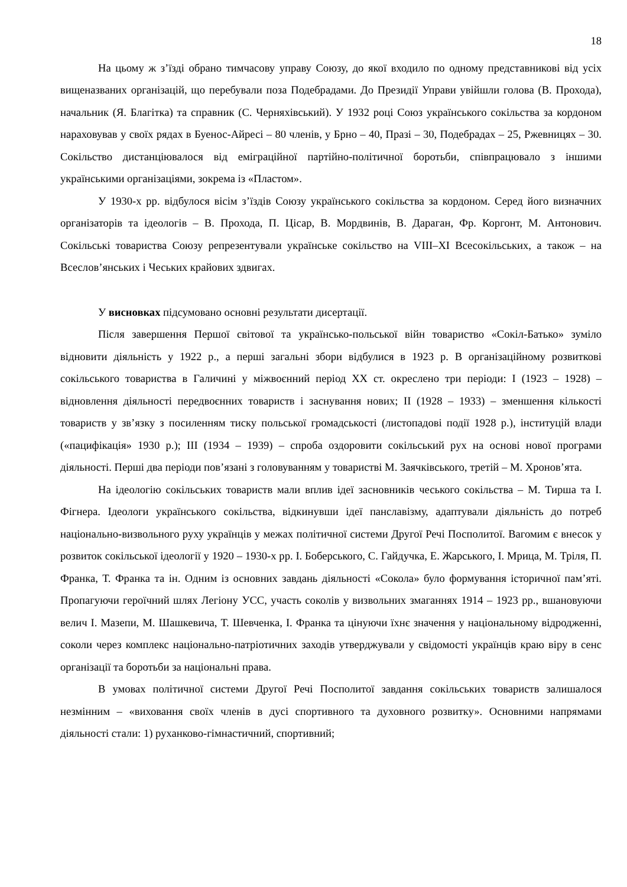18
На цьому ж з’їзді обрано тимчасову управу Союзу, до якої входило по одному представникові від усіх вищеназваних організацій, що перебували поза Подебрадами. До Президії Управи увійшли голова (В. Прохода), начальник (Я. Благітка) та справник (С. Черняхівський). У 1932 році Союз українського сокільства за кордоном нараховував у своїх рядах в Буенос-Айресі – 80 членів, у Брно – 40, Празі – 30, Подебрадах – 25, Ржевницях – 30. Сокільство дистанціювалося від еміграційної партійно-політичної боротьби, співпрацювало з іншими українськими організаціями, зокрема із «Пластом».
У 1930-х рр. відбулося вісім з’їздів Союзу українського сокільства за кордоном. Серед його визначних організаторів та ідеологів – В. Прохода, П. Цісар, В. Мордвинів, В. Дараган, Фр. Коргонт, М. Антонович. Сокільські товариства Союзу репрезентували українське сокільство на VIII–XI Всесокільських, а також – на Всеслов’янських і Чеських крайових здвигах.
У висновках підсумовано основні результати дисертації.
Після завершення Першої світової та українсько-польської війн товариство «Сокіл-Батько» зуміло відновити діяльність у 1922 р., а перші загальні збори відбулися в 1923 р. В організаційному розвиткові сокільського товариства в Галичині у міжвоєнний період ХХ ст. окреслено три періоди: І (1923 – 1928) – відновлення діяльності передвоєнних товариств і заснування нових; ІІ (1928 – 1933) – зменшення кількості товариств у зв’язку з посиленням тиску польської громадськості (листопадові події 1928 р.), інституцій влади («пацифікація» 1930 р.); ІІІ (1934 – 1939) – спроба оздоровити сокільський рух на основі нової програми діяльності. Перші два періоди пов’язані з головуванням у товаристві М. Заячківського, третій – М. Хронов’ята.
На ідеологію сокільських товариств мали вплив ідеї засновників чеського сокільства – М. Тирша та І. Фігнера. Ідеологи українського сокільства, відкинувши ідеї панславізму, адаптували діяльність до потреб національно-визвольного руху українців у межах політичної системи Другої Речі Посполитої. Вагомим є внесок у розвиток сокільської ідеології у 1920 – 1930-х рр. І. Боберського, С. Гайдучка, Е. Жарського, І. Мрица, М. Тріля, П. Франка, Т. Франка та ін. Одним із основних завдань діяльності «Сокола» було формування історичної пам’яті. Пропагуючи героїчний шлях Легіону УСС, участь соколів у визвольних змаганнях 1914 – 1923 рр., вшановуючи велич І. Мазепи, М. Шашкевича, Т. Шевченка, І. Франка та цінуючи їхнє значення у національному відродженні, соколи через комплекс національно-патріотичних заходів утверджували у свідомості українців краю віру в сенс організації та боротьби за національні права.
В умовах політичної системи Другої Речі Посполитої завдання сокільських товариств залишалося незмінним – «виховання своїх членів в дусі спортивного та духовного розвитку». Основними напрямами діяльності стали: 1) руханково-гімнастичний, спортивний;